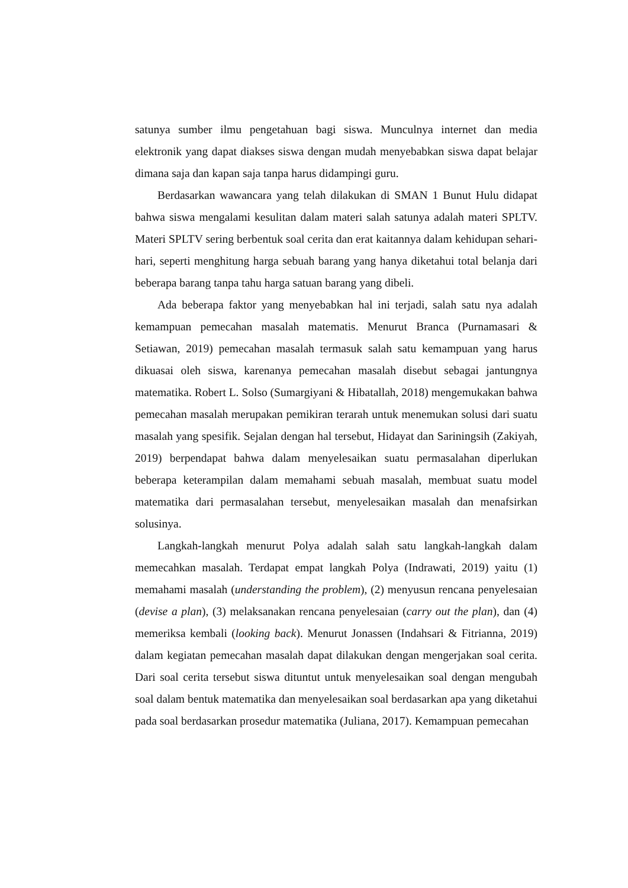satunya sumber ilmu pengetahuan bagi siswa. Munculnya internet dan media elektronik yang dapat diakses siswa dengan mudah menyebabkan siswa dapat belajar dimana saja dan kapan saja tanpa harus didampingi guru.
Berdasarkan wawancara yang telah dilakukan di SMAN 1 Bunut Hulu didapat bahwa siswa mengalami kesulitan dalam materi salah satunya adalah materi SPLTV. Materi SPLTV sering berbentuk soal cerita dan erat kaitannya dalam kehidupan sehari-hari, seperti menghitung harga sebuah barang yang hanya diketahui total belanja dari beberapa barang tanpa tahu harga satuan barang yang dibeli.
Ada beberapa faktor yang menyebabkan hal ini terjadi, salah satu nya adalah kemampuan pemecahan masalah matematis. Menurut Branca (Purnamasari & Setiawan, 2019) pemecahan masalah termasuk salah satu kemampuan yang harus dikuasai oleh siswa, karenanya pemecahan masalah disebut sebagai jantungnya matematika. Robert L. Solso (Sumargiyani & Hibatallah, 2018) mengemukakan bahwa pemecahan masalah merupakan pemikiran terarah untuk menemukan solusi dari suatu masalah yang spesifik. Sejalan dengan hal tersebut, Hidayat dan Sariningsih (Zakiyah, 2019) berpendapat bahwa dalam menyelesaikan suatu permasalahan diperlukan beberapa keterampilan dalam memahami sebuah masalah, membuat suatu model matematika dari permasalahan tersebut, menyelesaikan masalah dan menafsirkan solusinya.
Langkah-langkah menurut Polya adalah salah satu langkah-langkah dalam memecahkan masalah. Terdapat empat langkah Polya (Indrawati, 2019) yaitu (1) memahami masalah (understanding the problem), (2) menyusun rencana penyelesaian (devise a plan), (3) melaksanakan rencana penyelesaian (carry out the plan), dan (4) memeriksa kembali (looking back). Menurut Jonassen (Indahsari & Fitrianna, 2019) dalam kegiatan pemecahan masalah dapat dilakukan dengan mengerjakan soal cerita. Dari soal cerita tersebut siswa dituntut untuk menyelesaikan soal dengan mengubah soal dalam bentuk matematika dan menyelesaikan soal berdasarkan apa yang diketahui pada soal berdasarkan prosedur matematika (Juliana, 2017). Kemampuan pemecahan